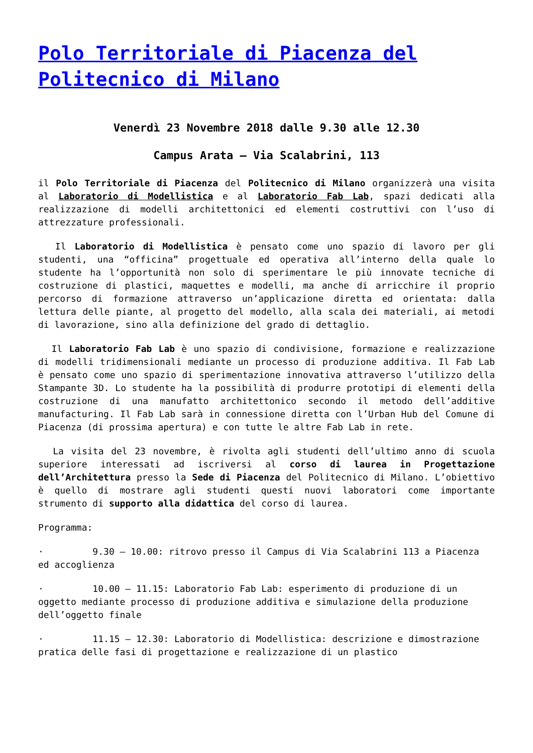Polo Territoriale di Piacenza del Politecnico di Milano
Venerdì 23 Novembre 2018 dalle 9.30 alle 12.30
Campus Arata – Via Scalabrini, 113
il Polo Territoriale di Piacenza del Politecnico di Milano organizzerà una visita al Laboratorio di Modellistica e al Laboratorio Fab Lab, spazi dedicati alla realizzazione di modelli architettonici ed elementi costruttivi con l’uso di attrezzature professionali.
Il Laboratorio di Modellistica è pensato come uno spazio di lavoro per gli studenti, una “officina” progettuale ed operativa all’interno della quale lo studente ha l’opportunità non solo di sperimentare le più innovate tecniche di costruzione di plastici, maquettes e modelli, ma anche di arricchire il proprio percorso di formazione attraverso un’applicazione diretta ed orientata: dalla lettura delle piante, al progetto del modello, alla scala dei materiali, ai metodi di lavorazione, sino alla definizione del grado di dettaglio.
Il Laboratorio Fab Lab è uno spazio di condivisione, formazione e realizzazione di modelli tridimensionali mediante un processo di produzione additiva. Il Fab Lab è pensato come uno spazio di sperimentazione innovativa attraverso l’utilizzo della Stampante 3D. Lo studente ha la possibilità di produrre prototipi di elementi della costruzione di una manufatto architettonico secondo il metodo dell’additive manufacturing. Il Fab Lab sarà in connessione diretta con l’Urban Hub del Comune di Piacenza (di prossima apertura) e con tutte le altre Fab Lab in rete.
La visita del 23 novembre, è rivolta agli studenti dell’ultimo anno di scuola superiore interessati ad iscriversi al corso di laurea in Progettazione dell’Architettura presso la Sede di Piacenza del Politecnico di Milano. L’obiettivo è quello di mostrare agli studenti questi nuovi laboratori come importante strumento di supporto alla didattica del corso di laurea.
Programma:
· 9.30 – 10.00: ritrovo presso il Campus di Via Scalabrini 113 a Piacenza ed accoglienza
· 10.00 – 11.15: Laboratorio Fab Lab: esperimento di produzione di un oggetto mediante processo di produzione additiva e simulazione della produzione dell’oggetto finale
· 11.15 – 12.30: Laboratorio di Modellistica: descrizione e dimostrazione pratica delle fasi di progettazione e realizzazione di un plastico